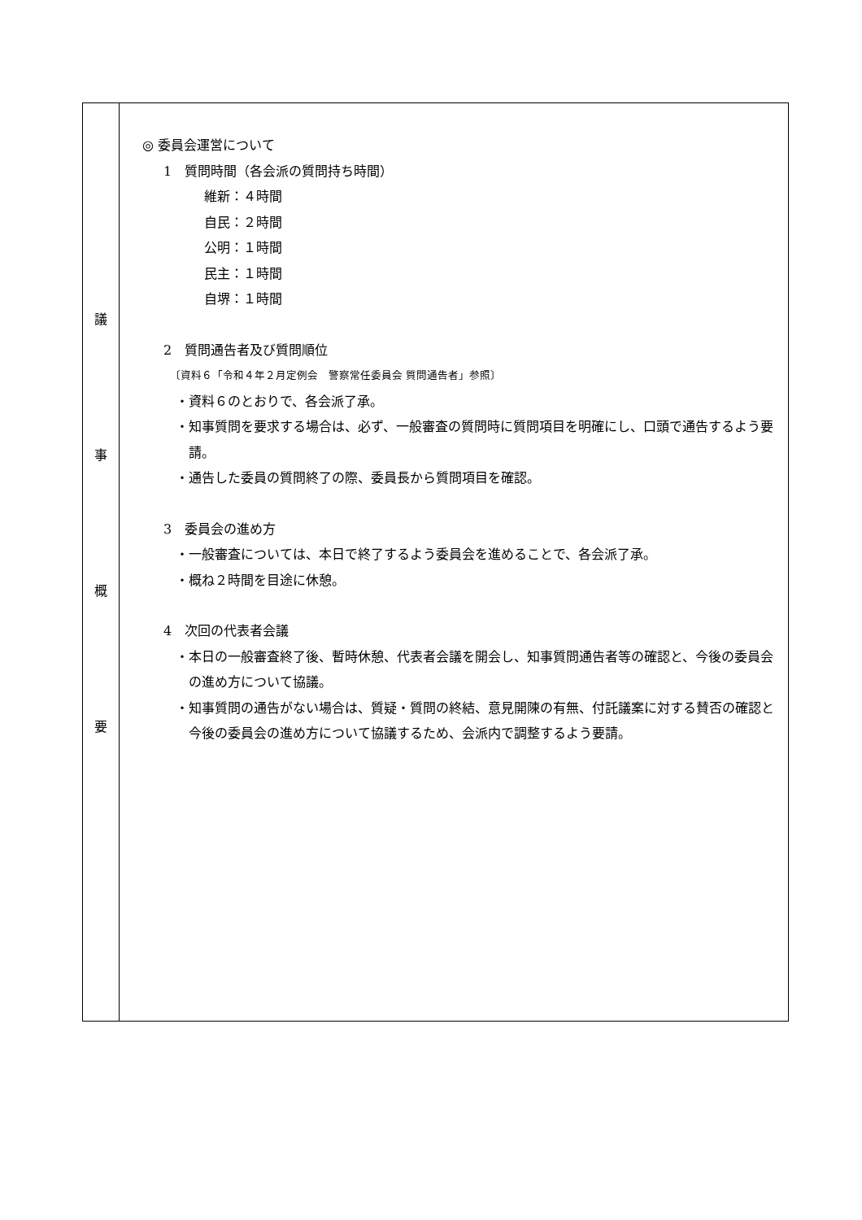| 議 事 概 要 | ◎ 委員会運営について 1 質問時間（各会派の質問持ち時間） 維新：４時間 自民：２時間 公明：１時間 民主：１時間 自堺：１時間 2 質問通告者及び質問順位 〔資料６「令和４年２月定例会 警察常任委員会 質問通告者」参照〕 ・資料６のとおりで、各会派了承。 ・知事質問を要求する場合は、必ず、一般審査の質問時に質問項目を明確にし、口頭で通告するよう要請。 ・通告した委員の質問終了の際、委員長から質問項目を確認。 3 委員会の進め方 ・一般審査については、本日で終了するよう委員会を進めることで、各会派了承。 ・概ね２時間を目途に休憩。 4 次回の代表者会議 ・本日の一般審査終了後、暫時休憩、代表者会議を開会し、知事質問通告者等の確認と、今後の委員会の進め方について協議。 ・知事質問の通告がない場合は、質疑・質問の終結、意見開陳の有無、付託議案に対する賛否の確認と今後の委員会の進め方について協議するため、会派内で調整するよう要請。 |